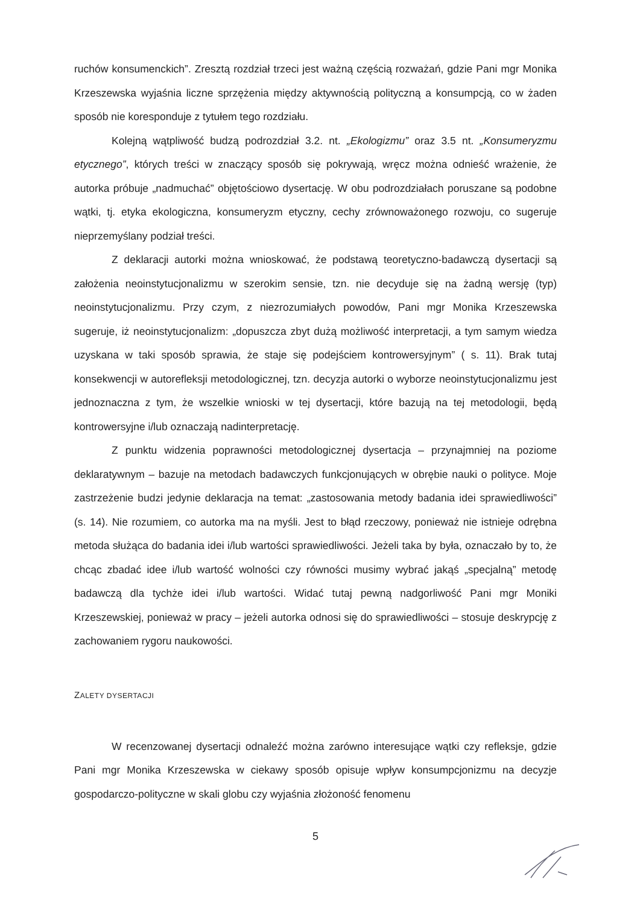ruchów konsumenckich”. Zresztą rozdział trzeci jest ważną częścią rozważań, gdzie Pani mgr Monika Krzeszewska wyjaśnia liczne sprzężenia między aktywnością polityczną a konsumpcją, co w żaden sposób nie koresponduje z tytułem tego rozdziału.
Kolejną wątpliwość budzą podrozdział 3.2. nt. „Ekologizmu” oraz 3.5 nt. „Konsumeryzmu etycznego”, których treści w znaczący sposób się pokrywają, wręcz można odnieść wrażenie, że autorka próbuje „nadmuchać” objętościowo dysertację. W obu podrozdziałach poruszane są podobne wątki, tj. etyka ekologiczna, konsumeryzm etyczny, cechy zrównoważonego rozwoju, co sugeruje nieprzemyślany podział treści.
Z deklaracji autorki można wnioskować, że podstawą teoretyczno-badawczą dysertacji są założenia neoinstytucjonalizmu w szerokim sensie, tzn. nie decyduje się na żadną wersję (typ) neoinstytucjonalizmu. Przy czym, z niezrozumiałych powodów, Pani mgr Monika Krzeszewska sugeruje, iż neoinstytucjonalizm: „dopuszcza zbyt dużą możliwość interpretacji, a tym samym wiedza uzyskana w taki sposób sprawia, że staje się podejściem kontrowersyjnym” ( s. 11). Brak tutaj konsekwencji w autorefleksji metodologicznej, tzn. decyzja autorki o wyborze neoinstytucjonalizmu jest jednoznaczna z tym, że wszelkie wnioski w tej dysertacji, które bazują na tej metodologii, będą kontrowersyjne i/lub oznaczają nadinterpretację.
Z punktu widzenia poprawności metodologicznej dysertacja – przynajmniej na poziome deklaratywnym – bazuje na metodach badawczych funkcjonujących w obrębie nauki o polityce. Moje zastrzeżenie budzi jedynie deklaracja na temat: „zastosowania metody badania idei sprawiedliwości” (s. 14). Nie rozumiem, co autorka ma na myśli. Jest to błąd rzeczowy, ponieważ nie istnieje odrębna metoda służąca do badania idei i/lub wartości sprawiedliwości. Jeżeli taka by była, oznaczało by to, że chcąc zbadać idee i/lub wartość wolności czy równości musimy wybrać jakąś „specjalną” metodę badawczą dla tychże idei i/lub wartości. Widać tutaj pewną nadgorliwość Pani mgr Moniki Krzeszewskiej, ponieważ w pracy – jeżeli autorka odnosi się do sprawiedliwości – stosuje deskrypcję z zachowaniem rygoru naukowości.
ZALETY DYSERTACJI
W recenzowanej dysertacji odnaleźć można zarówno interesujące wątki czy refleksje, gdzie Pani mgr Monika Krzeszewska w ciekawy sposób opisuje wpływ konsumpcjonizmu na decyzje gospodarczo-polityczne w skali globu czy wyjaśnia złożoność fenomenu
5